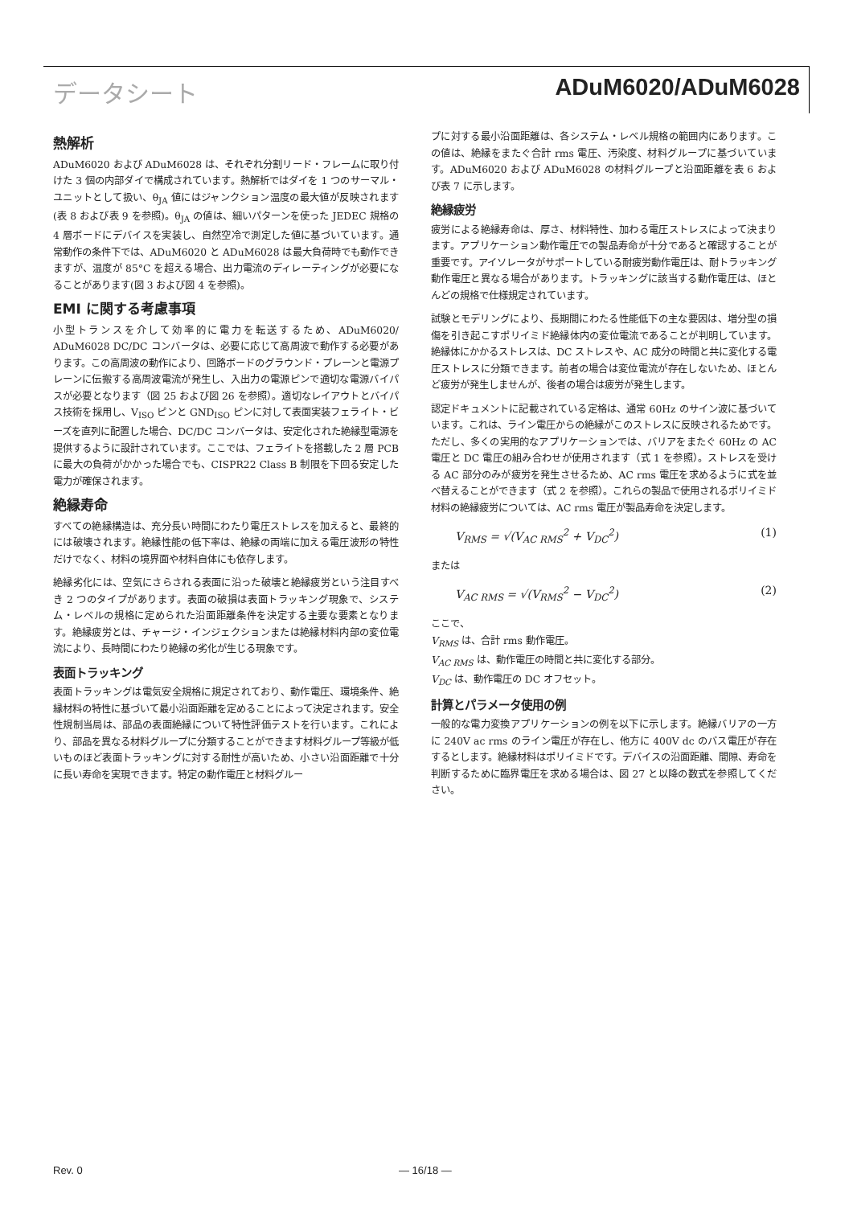データシート ADuM6020/ADuM6028
熱解析
ADuM6020 および ADuM6028 は、それぞれ分割リード・フレームに取り付けた 3 個の内部ダイで構成されています。熱解析ではダイを 1 つのサーマル・ユニットとして扱い、θ<sub>JA</sub> 値にはジャンクション温度の最大値が反映されます(表 8 および表 9 を参照)。θ<sub>JA</sub> の値は、細いパターンを使った JEDEC 規格の 4 層ボードにデバイスを実装し、自然空冷で測定した値に基づいています。通常動作の条件下では、ADuM6020 と ADuM6028 は最大負荷時でも動作できますが、温度が 85°C を超える場合、出力電流のディレーティングが必要になることがあります(図 3 および図 4 を参照)。
EMI に関する考慮事項
小型トランスを介して効率的に電力を転送するため、ADuM6020/ ADuM6028 DC/DC コンバータは、必要に応じて高周波で動作する必要があります。この高周波の動作により、回路ボードのグラウンド・プレーンと電源プレーンに伝搬する高周波電流が発生し、入出力の電源ピンで適切な電源バイパスが必要となります（図 25 および図 26 を参照）。適切なレイアウトとバイパス技術を採用し、V<sub>ISO</sub> ピンと GND<sub>ISO</sub> ピンに対して表面実装フェライト・ビーズを直列に配置した場合、DC/DC コンバータは、安定化された絶縁型電源を提供するように設計されています。ここでは、フェライトを搭載した 2 層 PCB に最大の負荷がかかった場合でも、CISPR22 Class B 制限を下回る安定した電力が確保されます。
絶縁寿命
すべての絶縁構造は、充分長い時間にわたり電圧ストレスを加えると、最終的には破壊されます。絶縁性能の低下率は、絶縁の両端に加える電圧波形の特性だけでなく、材料の境界面や材料自体にも依存します。
絶縁劣化には、空気にさらされる表面に沿った破壊と絶縁疲労という注目すべき 2 つのタイプがあります。表面の破損は表面トラッキング現象で、システム・レベルの規格に定められた沿面距離条件を決定する主要な要素となります。絶縁疲労とは、チャージ・インジェクションまたは絶縁材料内部の変位電流により、長時間にわたり絶縁の劣化が生じる現象です。
表面トラッキング
表面トラッキングは電気安全規格に規定されており、動作電圧、環境条件、絶縁材料の特性に基づいて最小沿面距離を定めることによって決定されます。安全性規制当局は、部品の表面絶縁について特性評価テストを行います。これにより、部品を異なる材料グループに分類することができます材料グループ等級が低いものほど表面トラッキングに対する耐性が高いため、小さい沿面距離で十分に長い寿命を実現できます。特定の動作電圧と材料グルー
プに対する最小沿面距離は、各システム・レベル規格の範囲内にあります。この値は、絶縁をまたぐ合計 rms 電圧、汚染度、材料グループに基づいています。ADuM6020 および ADuM6028 の材料グループと沿面距離を表 6 および表 7 に示します。
絶縁疲労
疲労による絶縁寿命は、厚さ、材料特性、加わる電圧ストレスによって決まります。アプリケーション動作電圧での製品寿命が十分であると確認することが重要です。アイソレータがサポートしている耐疲労動作電圧は、耐トラッキング動作電圧と異なる場合があります。トラッキングに該当する動作電圧は、ほとんどの規格で仕様規定されています。
試験とモデリングにより、長期間にわたる性能低下の主な要因は、増分型の損傷を引き起こすポリイミド絶縁体内の変位電流であることが判明しています。絶縁体にかかるストレスは、DC ストレスや、AC 成分の時間と共に変化する電圧ストレスに分類できます。前者の場合は変位電流が存在しないため、ほとんど疲労が発生しませんが、後者の場合は疲労が発生します。
認定ドキュメントに記載されている定格は、通常 60Hz のサイン波に基づいています。これは、ライン電圧からの絶縁がこのストレスに反映されるためです。ただし、多くの実用的なアプリケーションでは、バリアをまたぐ 60Hz の AC 電圧と DC 電圧の組み合わせが使用されます（式 1 を参照）。ストレスを受ける AC 部分のみが疲労を発生させるため、AC rms 電圧を求めるように式を並べ替えることができます（式 2 を参照）。これらの製品で使用されるポリイミド材料の絶縁疲労については、AC rms 電圧が製品寿命を決定します。
V<sub>RMS</sub> = √(V<sub>AC RMS</sub><sup>2</sup> + V<sub>DC</sub><sup>2</sup>) (1)
または
V<sub>AC RMS</sub> = √(V<sub>RMS</sub><sup>2</sup> − V<sub>DC</sub><sup>2</sup>) (2)
ここで、
V<sub>RMS</sub> は、合計 rms 動作電圧。
V<sub>AC RMS</sub> は、動作電圧の時間と共に変化する部分。
V<sub>DC</sub> は、動作電圧の DC オフセット。
計算とパラメータ使用の例
一般的な電力変換アプリケーションの例を以下に示します。絶縁バリアの一方に 240V ac rms のライン電圧が存在し、他方に 400V dc のバス電圧が存在するとします。絶縁材料はポリイミドです。デバイスの沿面距離、間隙、寿命を判断するために臨界電圧を求める場合は、図 27 と以降の数式を参照してください。
Rev. 0 — 16/18 —